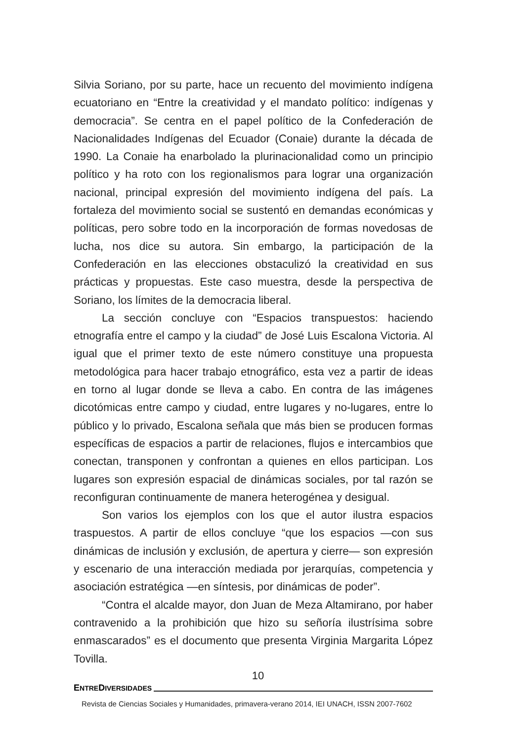Silvia Soriano, por su parte, hace un recuento del movimiento indígena ecuatoriano en “Entre la creatividad y el mandato político: indígenas y democracia”. Se centra en el papel político de la Confederación de Nacionalidades Indígenas del Ecuador (Conaie) durante la década de 1990. La Conaie ha enarbolado la plurinacionalidad como un principio político y ha roto con los regionalismos para lograr una organización nacional, principal expresión del movimiento indígena del país. La fortaleza del movimiento social se sustentó en demandas económicas y políticas, pero sobre todo en la incorporación de formas novedosas de lucha, nos dice su autora. Sin embargo, la participación de la Confederación en las elecciones obstaculizó la creatividad en sus prácticas y propuestas. Este caso muestra, desde la perspectiva de Soriano, los límites de la democracia liberal.
La sección concluye con “Espacios transpuestos: haciendo etnografía entre el campo y la ciudad” de José Luis Escalona Victoria. Al igual que el primer texto de este número constituye una propuesta metodológica para hacer trabajo etnográfico, esta vez a partir de ideas en torno al lugar donde se lleva a cabo. En contra de las imágenes dicotómicas entre campo y ciudad, entre lugares y no-lugares, entre lo público y lo privado, Escalona señala que más bien se producen formas específicas de espacios a partir de relaciones, flujos e intercambios que conectan, transponen y confrontan a quienes en ellos participan. Los lugares son expresión espacial de dinámicas sociales, por tal razón se reconfiguran continuamente de manera heterogénea y desigual.
Son varios los ejemplos con los que el autor ilustra espacios traspuestos. A partir de ellos concluye “que los espacios —con sus dinámicas de inclusión y exclusión, de apertura y cierre— son expresión y escenario de una interacción mediada por jerarquías, competencia y asociación estratégica —en síntesis, por dinámicas de poder”.
“Contra el alcalde mayor, don Juan de Meza Altamirano, por haber contravenido a la prohibición que hizo su señoría ilustrísima sobre enmascarados” es el documento que presenta Virginia Margarita López Tovilla.
10
ENTREDIVERSIDADES
Revista de Ciencias Sociales y Humanidades, primavera-verano 2014, IEI UNACH, ISSN 2007-7602